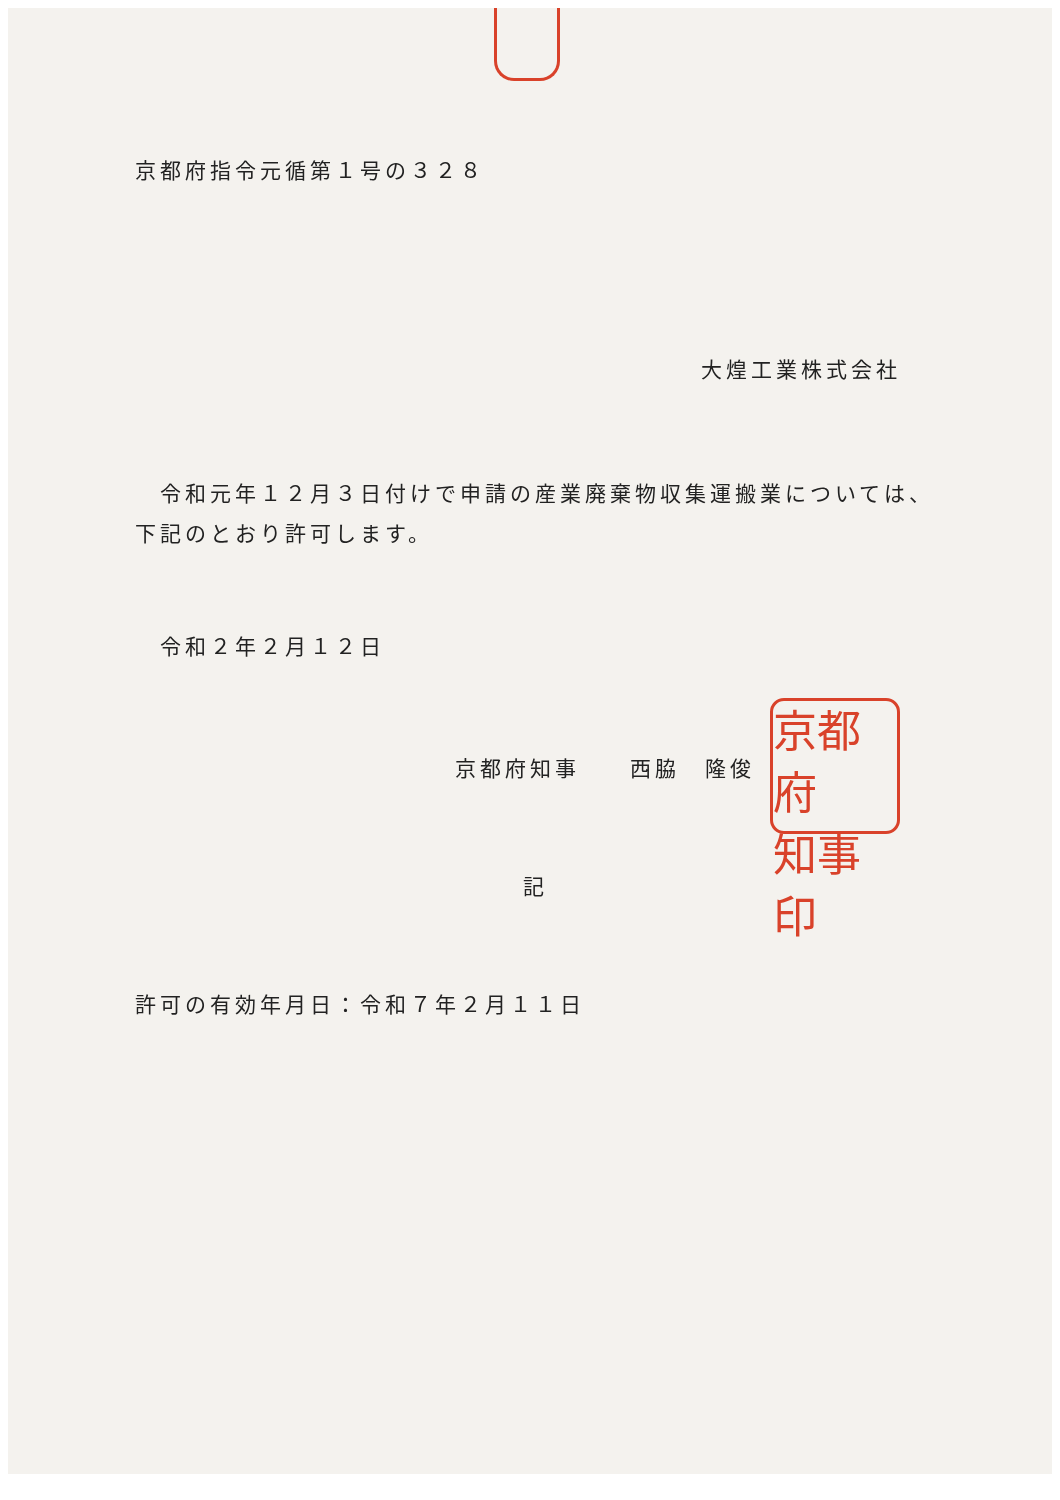京都府指令元循第１号の３２８
大煌工業株式会社
　令和元年１２月３日付けで申請の産業廃棄物収集運搬業については、下記のとおり許可します。
令和２年２月１２日
京都府知事　　西脇　隆俊
京都府 知事印
記
許可の有効年月日：令和７年２月１１日